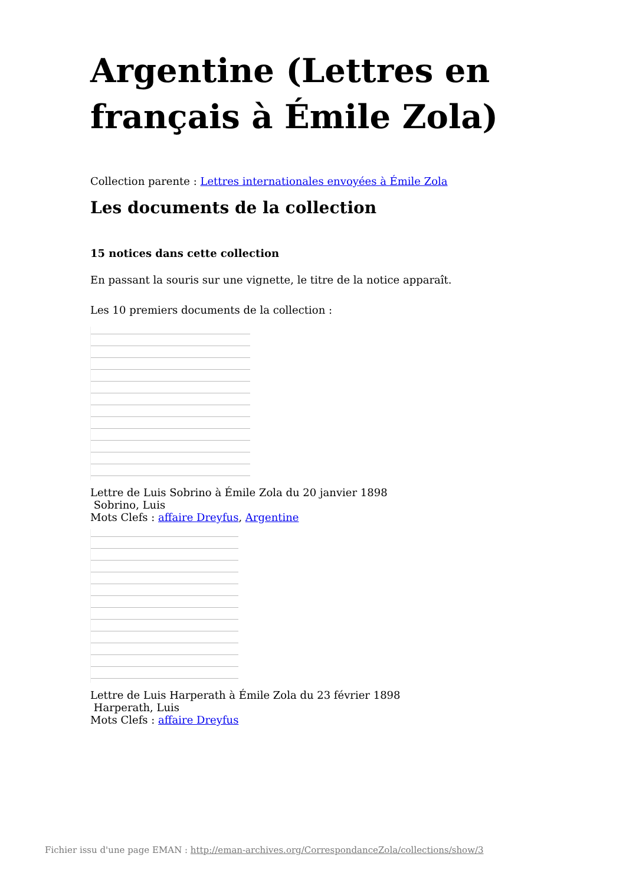Argentine (Lettres en français à Émile Zola)
Collection parente : Lettres internationales envoyées à Émile Zola
Les documents de la collection
15 notices dans cette collection
En passant la souris sur une vignette, le titre de la notice apparaît.
Les 10 premiers documents de la collection :
Lettre de Luis Sobrino à Émile Zola du 20 janvier 1898
Sobrino, Luis
Mots Clefs : affaire Dreyfus, Argentine
Lettre de Luis Harperath à Émile Zola du 23 février 1898
Harperath, Luis
Mots Clefs : affaire Dreyfus
Fichier issu d'une page EMAN : http://eman-archives.org/CorrespondanceZola/collections/show/3